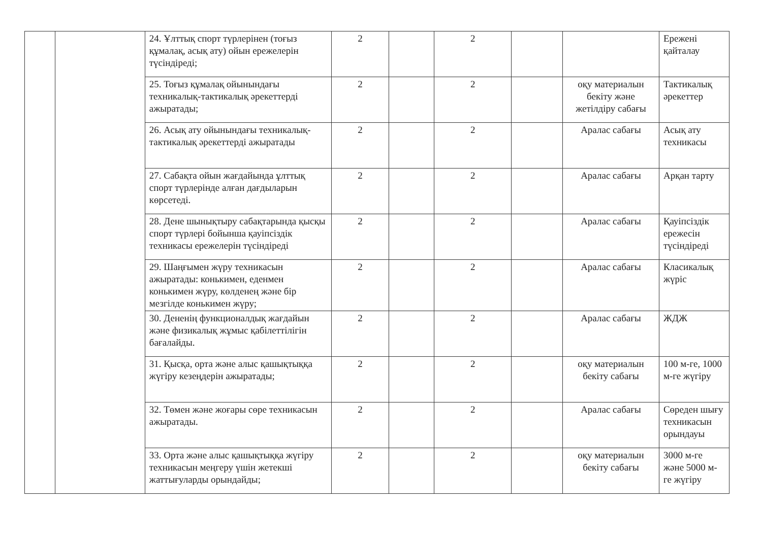| | | 24. Ұлттық спорт түрлерінен (тоғыз құмалақ, асық ату) ойын ережелерін түсіндіреді; | 2 | | 2 | | | Ережені қайталау |
| | | 25. Тоғыз құмалақ ойынындағы техникалық-тактикалық әрекеттерді ажыратады; | 2 | | 2 | | оқу материалын бекіту және жетілдіру сабағы | Тактикалық әрекеттер |
| | | 26. Асық ату ойынындағы техникалық-тактикалық әрекеттерді ажыратады | 2 | | 2 | | Аралас сабағы | Асық ату техникасы |
| | | 27. Сабақта ойын жағдайында ұлттық спорт түрлерінде алған дағдыларын көрсетеді. | 2 | | 2 | | Аралас сабағы | Арқан тарту |
| | | 28. Дене шынықтыру сабақтарында қысқы спорт түрлері бойынша қауіпсіздік техникасы ережелерін түсіндіреді | 2 | | 2 | | Аралас сабағы | Қауіпсіздік ережесін түсіндіреді |
| | | 29. Шаңғымен жүру техникасын ажыратады: конькимен, еденмен конькимен жүру, көлденең және бір мезгілде конькимен жүру; | 2 | | 2 | | Аралас сабағы | Класикалық жүріс |
| | | 30. Дененің функционалдық жағдайын және физикалық жұмыс қабілеттілігін бағалайды. | 2 | | 2 | | Аралас сабағы | ЖДЖ |
| | | 31. Қысқа, орта және алыс қашықтыққа жүгіру кезеңдерін ажыратады; | 2 | | 2 | | оқу материалын бекіту сабағы | 100 м-ге, 1000 м-ге жүгіру |
| | | 32. Төмен және жоғары сөре техникасын ажыратады. | 2 | | 2 | | Аралас сабағы | Сөреден шығу техникасын орындауы |
| | | 33. Орта және алыс қашықтыққа жүгіру техникасын меңгеру үшін жетекші жаттығуларды орындайды; | 2 | | 2 | | оқу материалын бекіту сабағы | 3000 м-ге және 5000 м-ге жүгіру |